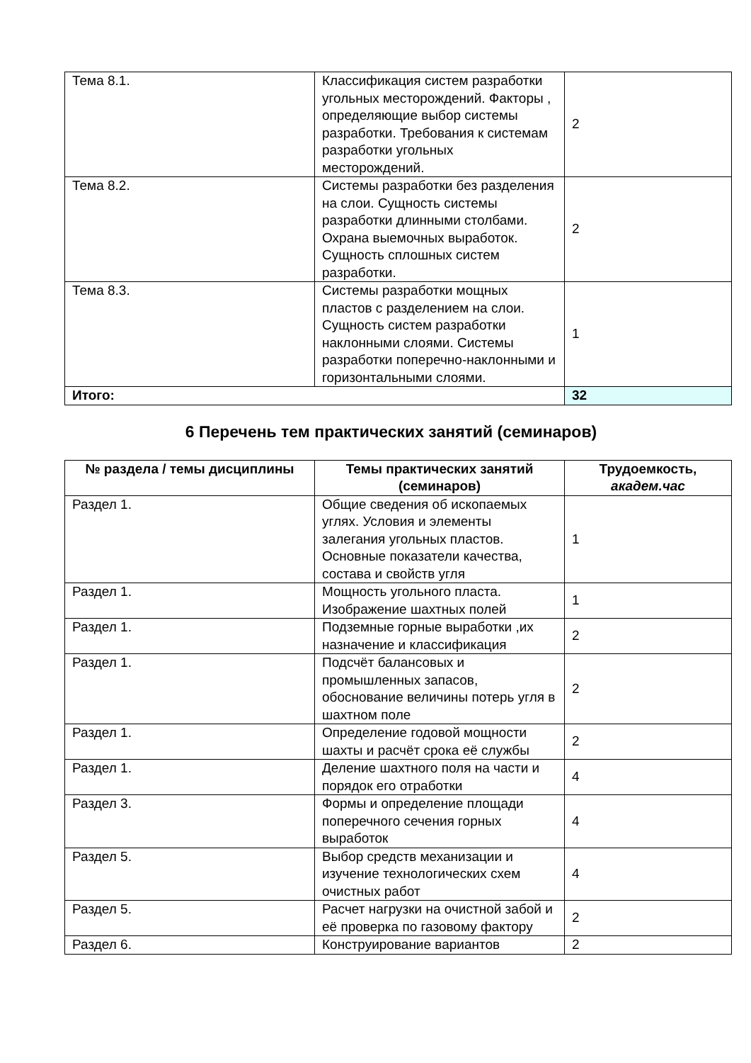| Тема 8.1. | Классификация систем разработки угольных месторождений. Факторы , определяющие выбор системы разработки. Требования к системам разработки угольных месторождений. | 2 |
| Тема 8.2. | Системы разработки без разделения на слои. Сущность системы разработки длинными столбами. Охрана выемочных выработок. Сущность сплошных систем разработки. | 2 |
| Тема 8.3. | Системы разработки мощных пластов с разделением на слои. Сущность систем разработки наклонными слоями. Системы разработки поперечно-наклонными и горизонтальными слоями. | 1 |
| Итого: | | 32 |
6 Перечень тем практических занятий (семинаров)
| № раздела / темы дисциплины | Темы практических занятий (семинаров) | Трудоемкость, академ.час |
| --- | --- | --- |
| Раздел 1. | Общие сведения об ископаемых углях. Условия и элементы залегания угольных пластов. Основные показатели качества, состава и свойств угля | 1 |
| Раздел 1. | Мощность угольного пласта. Изображение шахтных полей | 1 |
| Раздел 1. | Подземные горные выработки ,их назначение и классификация | 2 |
| Раздел 1. | Подсчёт балансовых и промышленных запасов, обоснование величины потерь угля в шахтном поле | 2 |
| Раздел 1. | Определение годовой мощности шахты и расчёт срока её службы | 2 |
| Раздел 1. | Деление шахтного поля на части и порядок его отработки | 4 |
| Раздел 3. | Формы и определение площади поперечного сечения горных выработок | 4 |
| Раздел 5. | Выбор средств механизации и изучение технологических схем очистных работ | 4 |
| Раздел 5. | Расчет нагрузки на очистной забой и её проверка по газовому фактору | 2 |
| Раздел 6. | Конструирование вариантов | 2 |